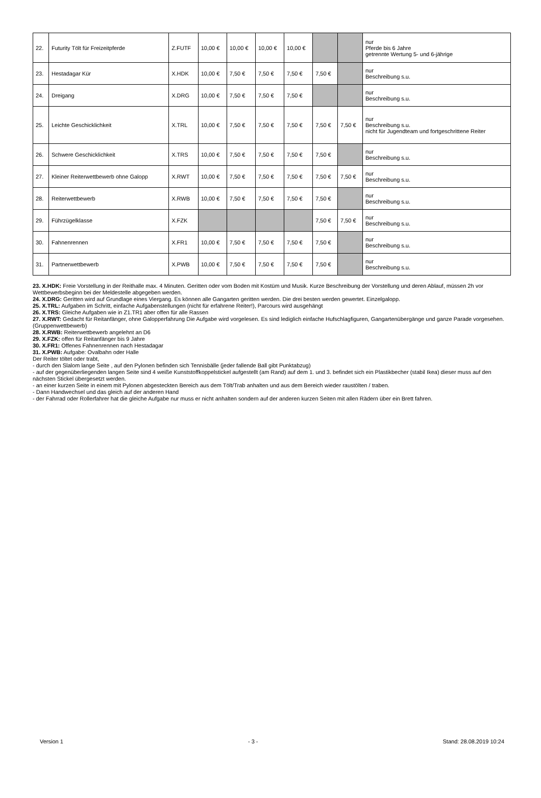| 22. | Futurity Tölt für Freizeitpferde | Z.FUTF | 10,00 € | 10,00 € | 10,00 € | 10,00 € | | | nur Pferde bis 6 Jahre getrennte Wertung 5- und 6-jährige |
| 23. | Hestadagar Kür | X.HDK | 10,00 € | 7,50 € | 7,50 € | 7,50 € | 7,50 € | | nur Beschreibung s.u. |
| 24. | Dreigang | X.DRG | 10,00 € | 7,50 € | 7,50 € | 7,50 € | | | nur Beschreibung s.u. |
| 25. | Leichte Geschicklichkeit | X.TRL | 10,00 € | 7,50 € | 7,50 € | 7,50 € | 7,50 € | 7,50 € | nur Beschreibung s.u. nicht für Jugendteam und fortgeschrittene Reiter |
| 26. | Schwere Geschicklichkeit | X.TRS | 10,00 € | 7,50 € | 7,50 € | 7,50 € | 7,50 € | | nur Beschreibung s.u. |
| 27. | Kleiner Reiterwettbewerb ohne Galopp | X.RWT | 10,00 € | 7,50 € | 7,50 € | 7,50 € | 7,50 € | 7,50 € | nur Beschreibung s.u. |
| 28. | Reiterwettbewerb | X.RWB | 10,00 € | 7,50 € | 7,50 € | 7,50 € | 7,50 € | | nur Beschreibung s.u. |
| 29. | Führzügelklasse | X.FZK | | | | | 7,50 € | 7,50 € | nur Beschreibung s.u. |
| 30. | Fahnenrennen | X.FR1 | 10,00 € | 7,50 € | 7,50 € | 7,50 € | 7,50 € | | nur Beschreibung s.u. |
| 31. | Partnerwettbewerb | X.PWB | 10,00 € | 7,50 € | 7,50 € | 7,50 € | 7,50 € | | nur Beschreibung s.u. |
23. X.HDK: Freie Vorstellung in der Reithalle max. 4 Minuten. Geritten oder vom Boden mit Kostüm und Musik. Kurze Beschreibung der Vorstellung und deren Ablauf, müssen 2h vor Wettbewerbsbeginn bei der Meldestelle abgegeben werden.
24. X.DRG: Geritten wird auf Grundlage eines Viergang. Es können alle Gangarten geritten werden. Die drei besten werden gewertet. Einzelgalopp.
25. X.TRL: Aufgaben im Schritt, einfache Aufgabenstellungen (nicht für erfahrene Reiter!), Parcours wird ausgehängt
26. X.TRS: Gleiche Aufgaben wie in Z1.TR1 aber offen für alle Rassen
27. X.RWT: Gedacht für Reitanfänger, ohne Galopperfahrung Die Aufgabe wird vorgelesen. Es sind lediglich einfache Hufschlagfiguren, Gangartenübergänge und ganze Parade vorgesehen. (Gruppenwettbewerb)
28. X.RWB: Reiterwettbewerb angelehnt an D6
29. X.FZK: offen für Reitanfänger bis 9 Jahre
30. X.FR1: Offenes Fahnenrennen nach Hestadagar
31. X.PWB: Aufgabe: Ovalbahn oder Halle
Der Reiter töltet oder trabt,
- durch den Slalom lange Seite , auf den Pylonen befinden sich Tennisbälle (jeder fallende Ball gibt Punktabzug)
- auf der gegenüberliegenden langen Seite sind 4 weiße Kunststoffkoppelstickel aufgestellt (am Rand) auf dem 1. und 3. befindet sich ein Plastikbecher (stabil Ikea) dieser muss auf den nächsten Stickel übergesetzt werden.
- an einer kurzen Seite in einem mit Pylonen abgesteckten Bereich aus dem Tölt/Trab anhalten und aus dem Bereich wieder raustölten / traben.
- Dann Handwechsel und das gleich auf der anderen Hand
- der Fahrrad oder Rollerfahrer hat die gleiche Aufgabe nur muss er nicht anhalten sondern auf der anderen kurzen Seiten mit allen Rädern über ein Brett fahren.
Version 1 - 3 - Stand: 28.08.2019 10:24